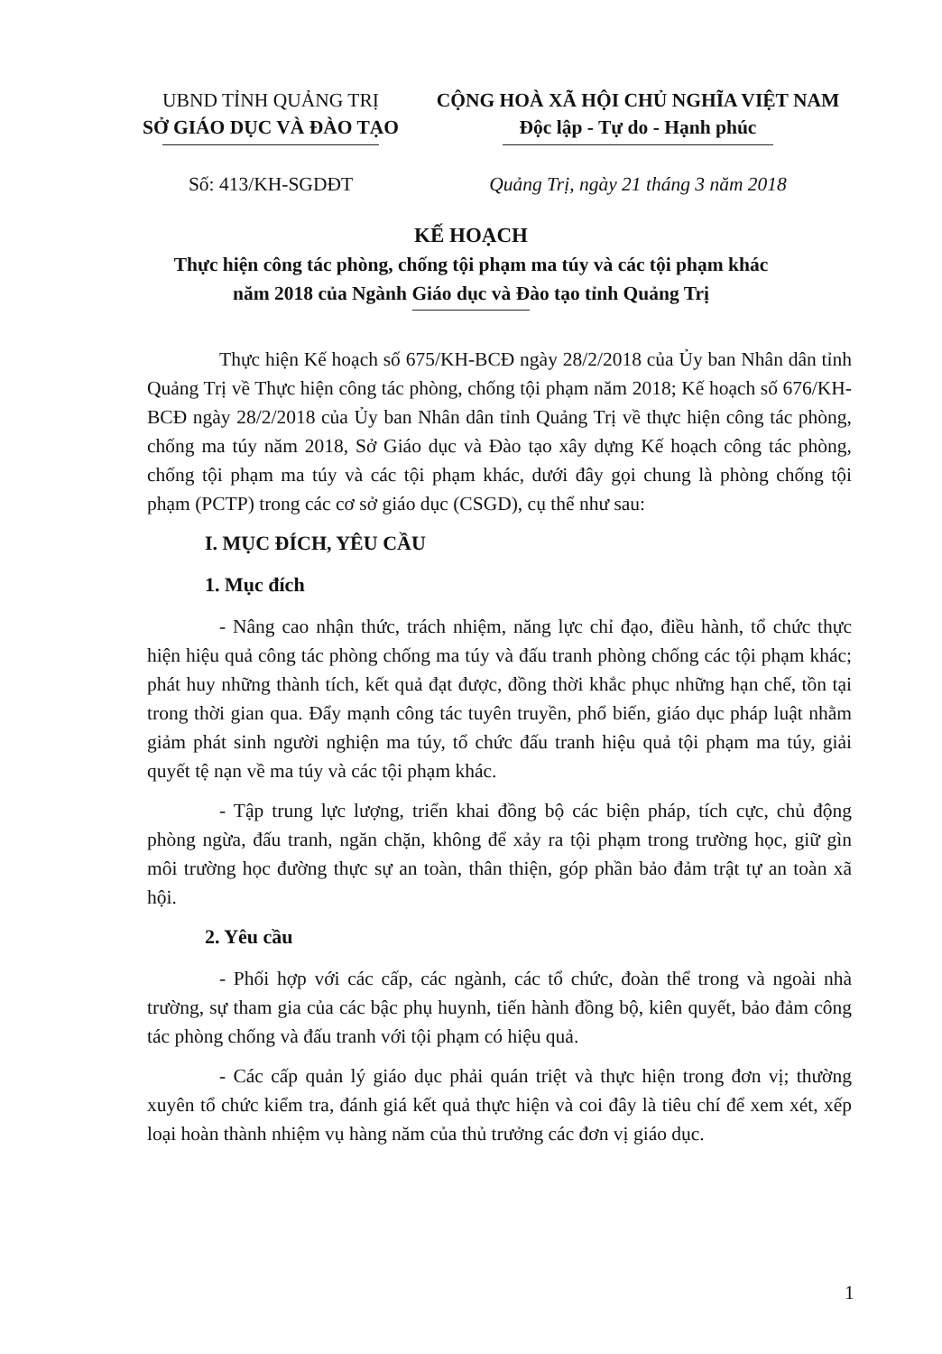UBND TỈNH QUẢNG TRỊ
SỞ GIÁO DỤC VÀ ĐÀO TẠO
CỘNG HOÀ XÃ HỘI CHỦ NGHĨA VIỆT NAM
Độc lập - Tự do - Hạnh phúc
Số: 413/KH-SGDĐT Quảng Trị, ngày 21 tháng 3 năm 2018
KẾ HOẠCH
Thực hiện công tác phòng, chống tội phạm ma túy và các tội phạm khác
năm 2018 của Ngành Giáo dục và Đào tạo tỉnh Quảng Trị
Thực hiện Kế hoạch số 675/KH-BCĐ ngày 28/2/2018 của Ủy ban Nhân dân tỉnh Quảng Trị về Thực hiện công tác phòng, chống tội phạm năm 2018; Kế hoạch số 676/KH-BCĐ ngày 28/2/2018 của Ủy ban Nhân dân tỉnh Quảng Trị về thực hiện công tác phòng, chống ma túy năm 2018, Sở Giáo dục và Đào tạo xây dựng Kế hoạch công tác phòng, chống tội phạm ma túy và các tội phạm khác, dưới đây gọi chung là phòng chống tội phạm (PCTP) trong các cơ sở giáo dục (CSGD), cụ thể như sau:
I. MỤC ĐÍCH, YÊU CẦU
1. Mục đích
- Nâng cao nhận thức, trách nhiệm, năng lực chỉ đạo, điều hành, tổ chức thực hiện hiệu quả công tác phòng chống ma túy và đấu tranh phòng chống các tội phạm khác; phát huy những thành tích, kết quả đạt được, đồng thời khắc phục những hạn chế, tồn tại trong thời gian qua. Đẩy mạnh công tác tuyên truyền, phổ biến, giáo dục pháp luật nhằm giảm phát sinh người nghiện ma túy, tổ chức đấu tranh hiệu quả tội phạm ma túy, giải quyết tệ nạn về ma túy và các tội phạm khác.
- Tập trung lực lượng, triển khai đồng bộ các biện pháp, tích cực, chủ động phòng ngừa, đấu tranh, ngăn chặn, không để xảy ra tội phạm trong trường học, giữ gìn môi trường học đường thực sự an toàn, thân thiện, góp phần bảo đảm trật tự an toàn xã hội.
2. Yêu cầu
- Phối hợp với các cấp, các ngành, các tổ chức, đoàn thể trong và ngoài nhà trường, sự tham gia của các bậc phụ huynh, tiến hành đồng bộ, kiên quyết, bảo đảm công tác phòng chống và đấu tranh với tội phạm có hiệu quả.
- Các cấp quản lý giáo dục phải quán triệt và thực hiện trong đơn vị; thường xuyên tổ chức kiểm tra, đánh giá kết quả thực hiện và coi đây là tiêu chí để xem xét, xếp loại hoàn thành nhiệm vụ hàng năm của thủ trưởng các đơn vị giáo dục.
1